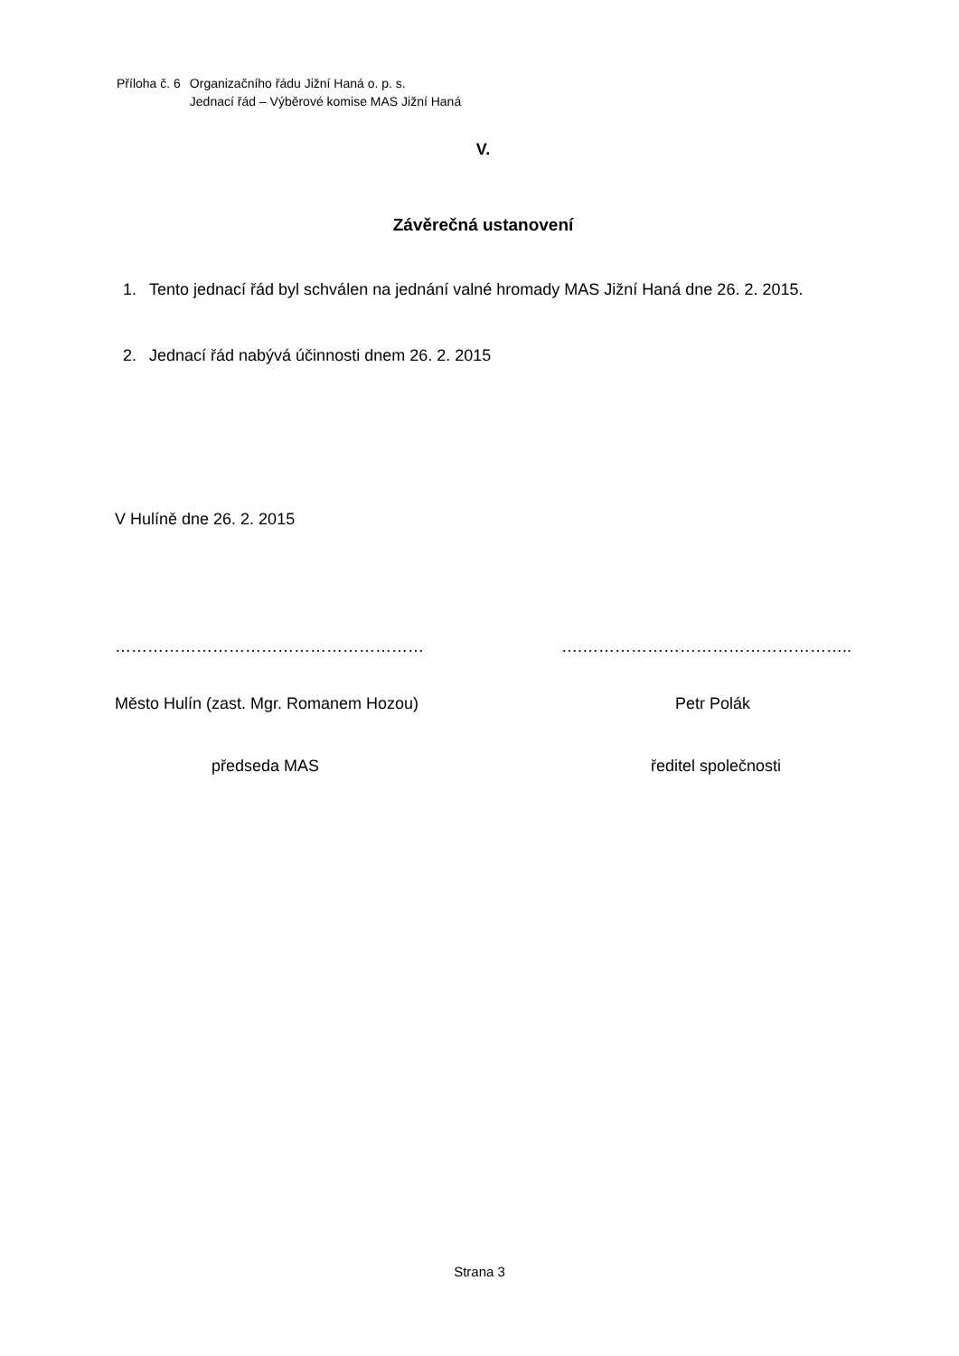| Příloha č. 6 | Organizačního řádu Jižní Haná o. p. s. Jednací řád – Výběrové komise MAS Jižní Haná |
V.
Závěrečná ustanovení
1. Tento jednací řád byl schválen na jednání valné hromady MAS Jižní Haná dne 26. 2. 2015.
2. Jednací řád nabývá účinnosti dnem 26. 2. 2015
V Hulíně dne 26. 2. 2015
………………………………………………… ….…………………………………………..
Město Hulín (zast. Mgr. Romanem Hozou) Petr Polák
předseda MAS ředitel společnosti
Strana 3